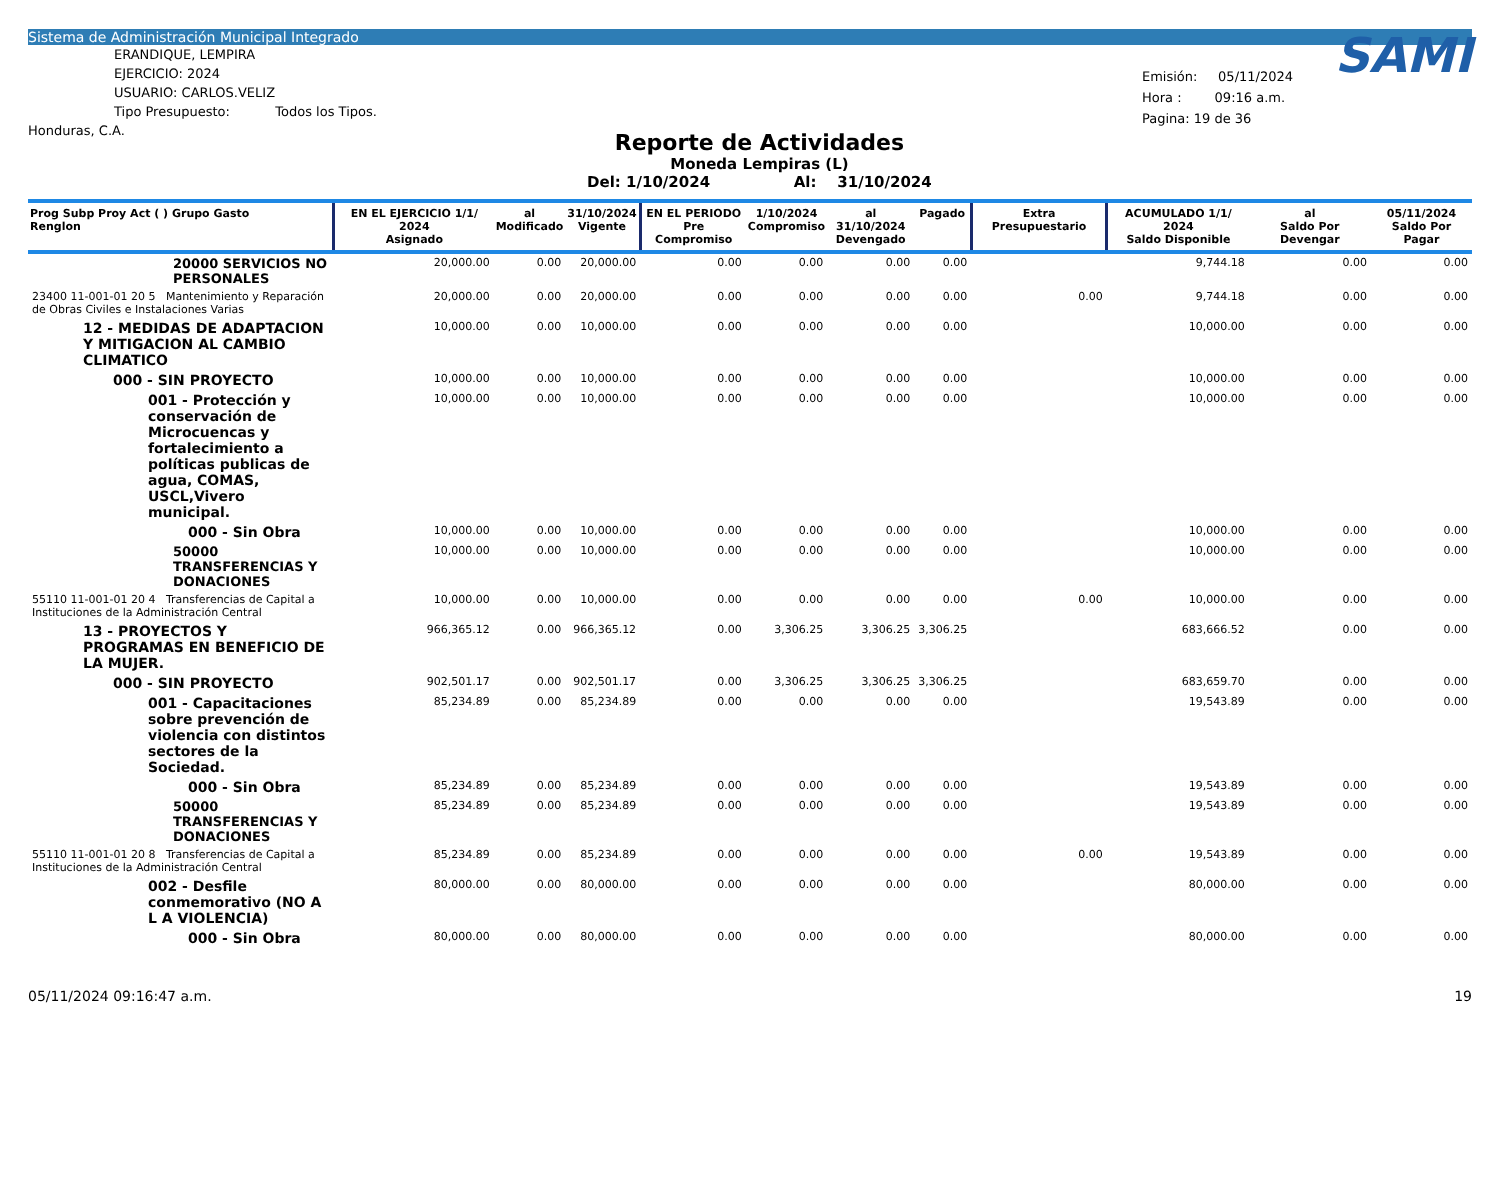Sistema de Administración Municipal Integrado
ERANDIQUE, LEMPIRA
EJERCICIO: 2024
USUARIO: CARLOS.VELIZ
Tipo Presupuesto: Todos los Tipos.
Honduras, C.A.
Reporte de Actividades
Moneda Lempiras (L)
Del: 1/10/2024 Al: 31/10/2024
SAMI
Emisión: 05/11/2024
Hora : 09:16 a.m.
Pagina: 19 de 36
| Prog Subp Proy Act ( ) Grupo Gasto Renglon | EN EL EJERCICIO 1/1/ 2024 Asignado | al Modificado | 31/10/2024 Vigente | EN EL PERIODO Pre Compromiso | 1/10/2024 Compromiso | al 31/10/2024 Devengado | Pagado | Extra Presupuestario | ACUMULADO 1/1/ 2024 Saldo Disponible | al Saldo Por Devengar | 05/11/2024 Saldo Por Pagar |
| --- | --- | --- | --- | --- | --- | --- | --- | --- | --- | --- | --- |
| 20000 SERVICIOS NO PERSONALES | 20,000.00 | 0.00 | 20,000.00 | 0.00 | 0.00 | 0.00 | 0.00 | | 9,744.18 | 0.00 | 0.00 |
| 23400 11-001-01 20 5 Mantenimiento y Reparación de Obras Civiles e Instalaciones Varias | 20,000.00 | 0.00 | 20,000.00 | 0.00 | 0.00 | 0.00 | 0.00 | 0.00 | 9,744.18 | 0.00 | 0.00 |
| 12 - MEDIDAS DE ADAPTACION Y MITIGACION AL CAMBIO CLIMATICO | 10,000.00 | 0.00 | 10,000.00 | 0.00 | 0.00 | 0.00 | 0.00 | | 10,000.00 | 0.00 | 0.00 |
| 000 - SIN PROYECTO | 10,000.00 | 0.00 | 10,000.00 | 0.00 | 0.00 | 0.00 | 0.00 | | 10,000.00 | 0.00 | 0.00 |
| 001 - Protección y conservación de Microcuencas y fortalecimiento a políticas publicas de agua, COMAS, USCL,Vivero municipal. | 10,000.00 | 0.00 | 10,000.00 | 0.00 | 0.00 | 0.00 | 0.00 | | 10,000.00 | 0.00 | 0.00 |
| 000 - Sin Obra | 10,000.00 | 0.00 | 10,000.00 | 0.00 | 0.00 | 0.00 | 0.00 | | 10,000.00 | 0.00 | 0.00 |
| 50000 TRANSFERENCIAS Y DONACIONES | 10,000.00 | 0.00 | 10,000.00 | 0.00 | 0.00 | 0.00 | 0.00 | | 10,000.00 | 0.00 | 0.00 |
| 55110 11-001-01 20 4 Transferencias de Capital a Instituciones de la Administración Central | 10,000.00 | 0.00 | 10,000.00 | 0.00 | 0.00 | 0.00 | 0.00 | 0.00 | 10,000.00 | 0.00 | 0.00 |
| 13 - PROYECTOS Y PROGRAMAS EN BENEFICIO DE LA MUJER. | 966,365.12 | 0.00 | 966,365.12 | 0.00 | 3,306.25 | 3,306.25 | 3,306.25 | | 683,666.52 | 0.00 | 0.00 |
| 000 - SIN PROYECTO | 902,501.17 | 0.00 | 902,501.17 | 0.00 | 3,306.25 | 3,306.25 | 3,306.25 | | 683,659.70 | 0.00 | 0.00 |
| 001 - Capacitaciones sobre prevención de violencia con distintos sectores de la Sociedad. | 85,234.89 | 0.00 | 85,234.89 | 0.00 | 0.00 | 0.00 | 0.00 | | 19,543.89 | 0.00 | 0.00 |
| 000 - Sin Obra | 85,234.89 | 0.00 | 85,234.89 | 0.00 | 0.00 | 0.00 | 0.00 | | 19,543.89 | 0.00 | 0.00 |
| 50000 TRANSFERENCIAS Y DONACIONES | 85,234.89 | 0.00 | 85,234.89 | 0.00 | 0.00 | 0.00 | 0.00 | | 19,543.89 | 0.00 | 0.00 |
| 55110 11-001-01 20 8 Transferencias de Capital a Instituciones de la Administración Central | 85,234.89 | 0.00 | 85,234.89 | 0.00 | 0.00 | 0.00 | 0.00 | 0.00 | 19,543.89 | 0.00 | 0.00 |
| 002 - Desfile conmemorativo (NO A L A VIOLENCIA) | 80,000.00 | 0.00 | 80,000.00 | 0.00 | 0.00 | 0.00 | 0.00 | | 80,000.00 | 0.00 | 0.00 |
| 000 - Sin Obra | 80,000.00 | 0.00 | 80,000.00 | 0.00 | 0.00 | 0.00 | 0.00 | | 80,000.00 | 0.00 | 0.00 |
05/11/2024 09:16:47 a.m. 19